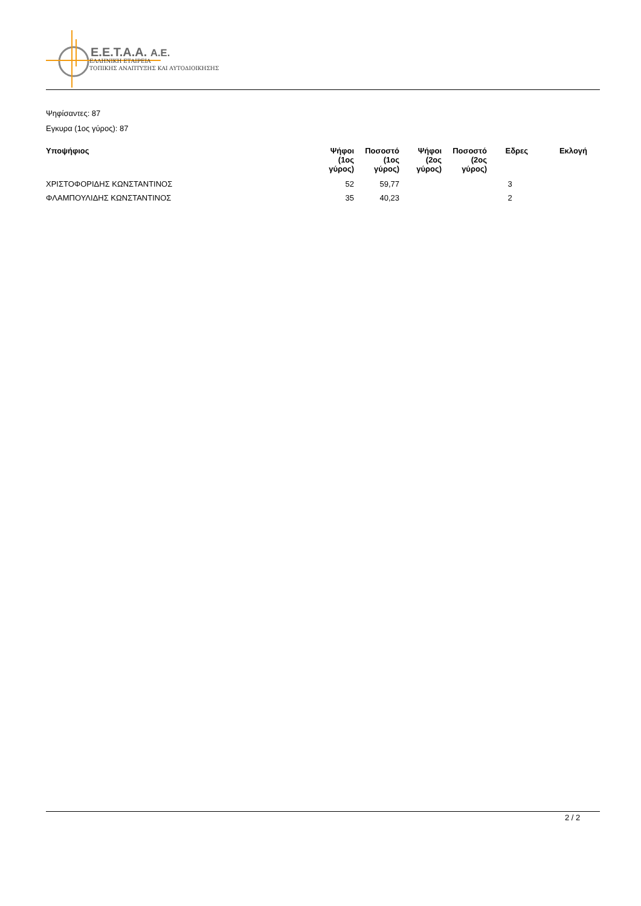E.E.T.A.A. A.E.
ΕΛΛΗΝΙΚΗ ΕΤΑΙΡΕΙΑ
ΤΟΠΙΚΗΣ ΑΝΑΠΤΥΞΗΣ ΚΑΙ ΑΥΤΟΔΙΟΙΚΗΣΗΣ
Ψηφίσαντες: 87
Εγκυρα (1ος γύρος): 87
| Υποψήφιος | Ψήφοι (1ος γύρος) | Ποσοστό (1ος γύρος) | Ψήφοι (2ος γύρος) | Ποσοστό (2ος γύρος) | Εδρες | Εκλογή |
| --- | --- | --- | --- | --- | --- | --- |
| ΧΡΙΣΤΟΦΟΡΙΔΗΣ ΚΩΝΣΤΑΝΤΙΝΟΣ | 52 | 59,77 | | | 3 | |
| ΦΛΑΜΠΟΥΛΙΔΗΣ ΚΩΝΣΤΑΝΤΙΝΟΣ | 35 | 40,23 | | | 2 | |
2 / 2